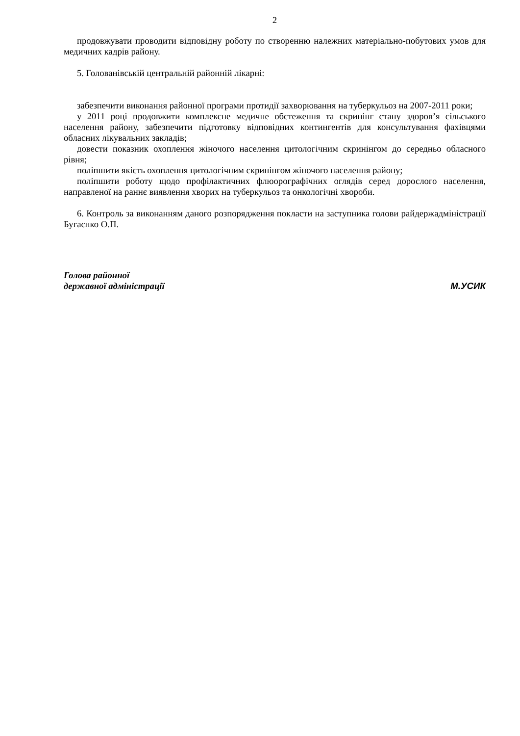2
продовжувати проводити відповідну роботу по створенню належних матеріально-побутових умов для медичних кадрів району.
5. Голованівській центральній районній лікарні:
забезпечити виконання районної програми протидії захворювання на туберкульоз на 2007-2011 роки;
у 2011 році продовжити комплексне медичне обстеження та скринінг стану здоров’я сільського населення району, забезпечити підготовку відповідних контингентів для консультування фахівцями обласних лікувальних закладів;
довести показник охоплення жіночого населення цитологічним скринінгом до середньо обласного рівня;
поліпшити якість охоплення цитологічним скринінгом жіночого населення району;
поліпшити роботу щодо профілактичних флюорографічних оглядів серед дорослого населення, направленої на раннє виявлення хворих на туберкульоз та онкологічні хвороби.
6. Контроль за виконанням даного розпорядження покласти на заступника голови райдержадміністрації Бугаєнко О.П.
Голова районної
державної адміністрації
М.УСИК